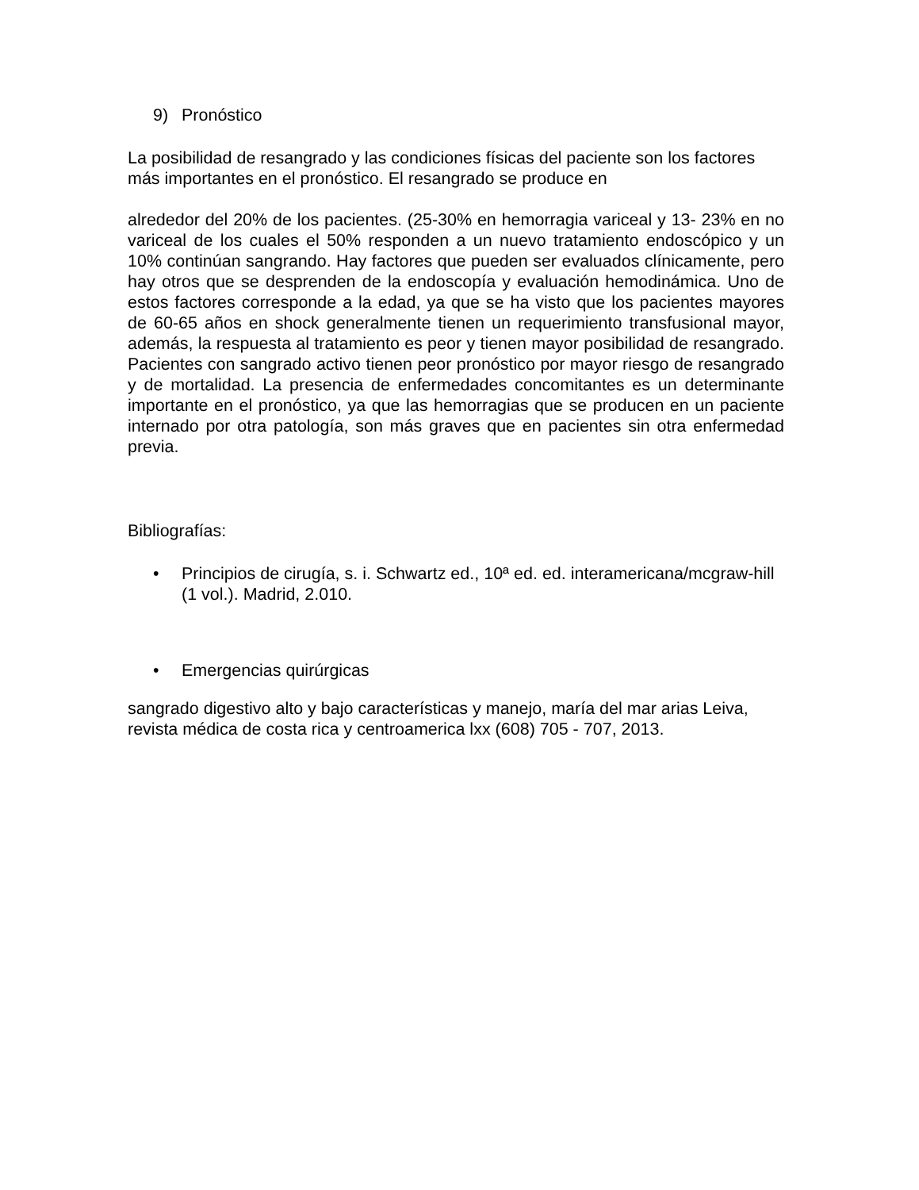9) Pronóstico
La posibilidad de resangrado y las condiciones físicas del paciente son los factores más importantes en el pronóstico. El resangrado se produce en
alrededor del 20% de los pacientes. (25-30% en hemorragia variceal y 13- 23% en no variceal de los cuales el 50% responden a un nuevo tratamiento endoscópico y un 10% continúan sangrando. Hay factores que pueden ser evaluados clínicamente, pero hay otros que se desprenden de la endoscopía y evaluación hemodinámica. Uno de estos factores corresponde a la edad, ya que se ha visto que los pacientes mayores de 60-65 años en shock generalmente tienen un requerimiento transfusional mayor, además, la respuesta al tratamiento es peor y tienen mayor posibilidad de resangrado. Pacientes con sangrado activo tienen peor pronóstico por mayor riesgo de resangrado y de mortalidad. La presencia de enfermedades concomitantes es un determinante importante en el pronóstico, ya que las hemorragias que se producen en un paciente internado por otra patología, son más graves que en pacientes sin otra enfermedad previa.
Bibliografías:
• Principios de cirugía, s. i. Schwartz ed., 10ª ed. ed. interamericana/mcgraw-hill (1 vol.). Madrid, 2.010.
• Emergencias quirúrgicas
sangrado digestivo alto y bajo características y manejo, maría del mar arias Leiva, revista médica de costa rica y centroamerica lxx (608) 705 - 707, 2013.